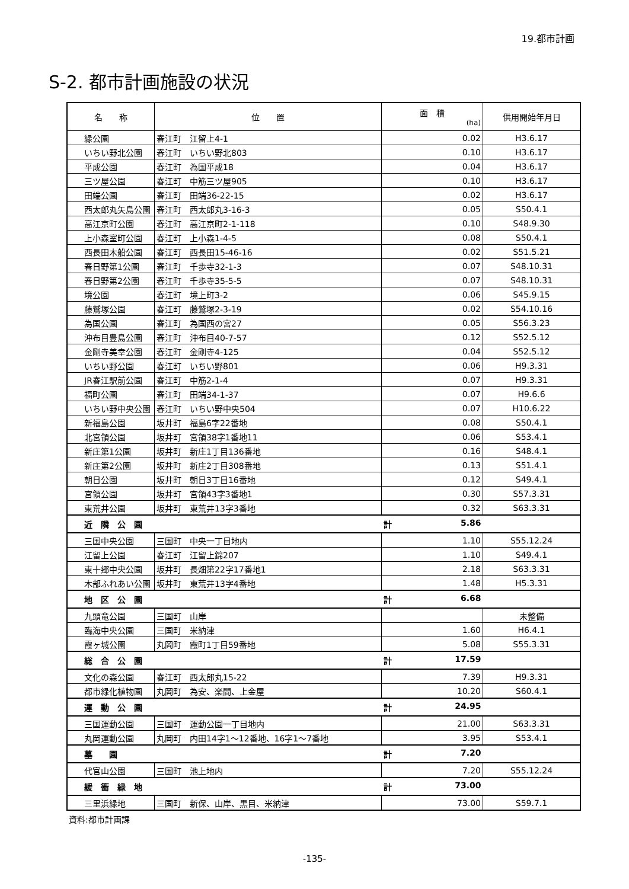19.都市計画
S-2. 都市計画施設の状況
| 名 称 | 位 置 | 面 積 (ha) | 供用開始年月日 |
| --- | --- | --- | --- |
| 緑公園 | 春江町 江留上4-1 | 0.02 | H3.6.17 |
| いちい野北公園 | 春江町 いちい野北803 | 0.10 | H3.6.17 |
| 平成公園 | 春江町 為国平成18 | 0.04 | H3.6.17 |
| 三ツ屋公園 | 春江町 中筋三ツ屋905 | 0.10 | H3.6.17 |
| 田端公園 | 春江町 田端36-22-15 | 0.02 | H3.6.17 |
| 西太郎丸矢島公園 | 春江町 西太郎丸3-16-3 | 0.05 | S50.4.1 |
| 高江京町公園 | 春江町 高江京町2-1-118 | 0.10 | S48.9.30 |
| 上小森室町公園 | 春江町 上小森1-4-5 | 0.08 | S50.4.1 |
| 西長田木船公園 | 春江町 西長田15-46-16 | 0.02 | S51.5.21 |
| 春日野第1公園 | 春江町 千歩寺32-1-3 | 0.07 | S48.10.31 |
| 春日野第2公園 | 春江町 千歩寺35-5-5 | 0.07 | S48.10.31 |
| 境公園 | 春江町 境上町3-2 | 0.06 | S45.9.15 |
| 藤鷲塚公園 | 春江町 藤鷲塚2-3-19 | 0.02 | S54.10.16 |
| 為国公園 | 春江町 為国西の宮27 | 0.05 | S56.3.23 |
| 沖布目豊島公園 | 春江町 沖布目40-7-57 | 0.12 | S52.5.12 |
| 金剛寺美幸公園 | 春江町 金剛寺4-125 | 0.04 | S52.5.12 |
| いちい野公園 | 春江町 いちい野801 | 0.06 | H9.3.31 |
| JR春江駅前公園 | 春江町 中筋2-1-4 | 0.07 | H9.3.31 |
| 福町公園 | 春江町 田端34-1-37 | 0.07 | H9.6.6 |
| いちい野中央公園 | 春江町 いちい野中央504 | 0.07 | H10.6.22 |
| 新福島公園 | 坂井町 福島6字22番地 | 0.08 | S50.4.1 |
| 北宮領公園 | 坂井町 宮領38字1番地11 | 0.06 | S53.4.1 |
| 新庄第1公園 | 坂井町 新庄1丁目136番地 | 0.16 | S48.4.1 |
| 新庄第2公園 | 坂井町 新庄2丁目308番地 | 0.13 | S51.4.1 |
| 朝日公園 | 坂井町 朝日3丁目16番地 | 0.12 | S49.4.1 |
| 宮領公園 | 坂井町 宮領43字3番地1 | 0.30 | S57.3.31 |
| 東荒井公園 | 坂井町 東荒井13字3番地 | 0.32 | S63.3.31 |
| 近 隣 公 園 | | 計 5.86 | |
| 三国中央公園 | 三国町 中央一丁目地内 | 1.10 | S55.12.24 |
| 江留上公園 | 春江町 江留上錦207 | 1.10 | S49.4.1 |
| 東十郷中央公園 | 坂井町 長畑第22字17番地1 | 2.18 | S63.3.31 |
| 木部ふれあい公園 | 坂井町 東荒井13字4番地 | 1.48 | H5.3.31 |
| 地 区 公 園 | | 計 6.68 | |
| 九頭竜公園 | 三国町 山岸 | | 未整備 |
| 臨海中央公園 | 三国町 米納津 | 1.60 | H6.4.1 |
| 霞ヶ城公園 | 丸岡町 霞町1丁目59番地 | 5.08 | S55.3.31 |
| 総 合 公 園 | | 計 17.59 | |
| 文化の森公園 | 春江町 西太郎丸15-22 | 7.39 | H9.3.31 |
| 都市緑化植物園 | 丸岡町 為安、楽間、上金屋 | 10.20 | S60.4.1 |
| 運 動 公 園 | | 計 24.95 | |
| 三国運動公園 | 三国町 運動公園一丁目地内 | 21.00 | S63.3.31 |
| 丸岡運動公園 | 丸岡町 内田14字1～12番地、16字1～7番地 | 3.95 | S53.4.1 |
| 墓 園 | | 計 7.20 | |
| 代官山公園 | 三国町 池上地内 | 7.20 | S55.12.24 |
| 緩 衝 緑 地 | | 計 73.00 | |
| 三里浜緑地 | 三国町 新保、山岸、黒目、米納津 | 73.00 | S59.7.1 |
資料:都市計画課
-135-